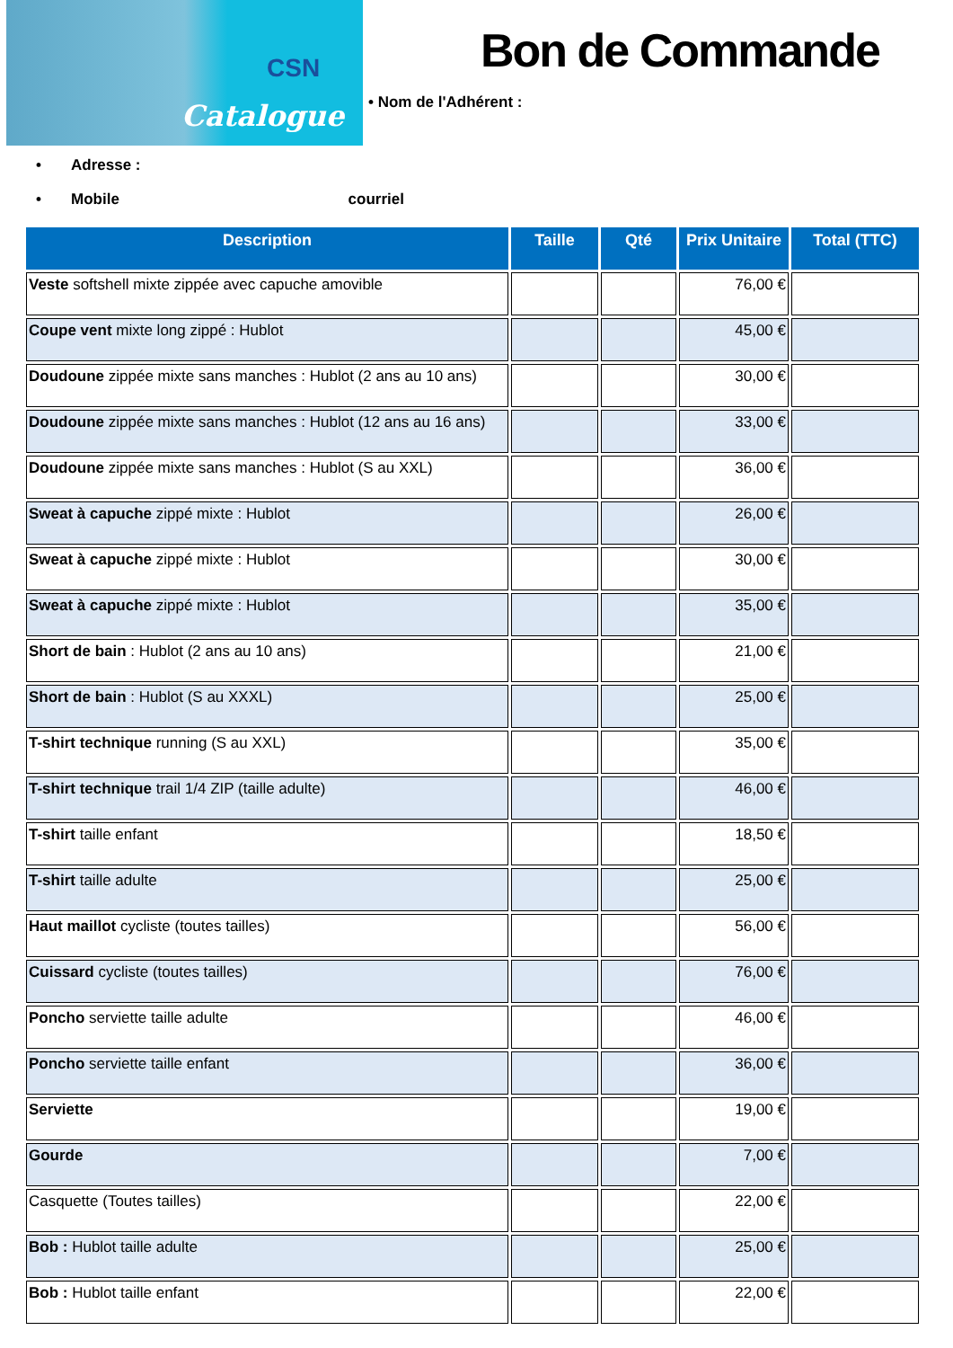CSN
Catalogue
Bon de Commande
• Nom de l'Adhérent :
• Adresse :
• Mobile courriel
| Description | Taille | Qté | Prix Unitaire | Total (TTC) |
| --- | --- | --- | --- | --- |
| Veste softshell mixte zippée avec capuche amovible | | | 76,00 € | |
| Coupe vent mixte long zippé : Hublot | | | 45,00 € | |
| Doudoune zippée mixte sans manches : Hublot (2 ans au 10 ans) | | | 30,00 € | |
| Doudoune zippée mixte sans manches : Hublot (12 ans au 16 ans) | | | 33,00 € | |
| Doudoune zippée mixte sans manches : Hublot (S au XXL) | | | 36,00 € | |
| Sweat à capuche zippé mixte : Hublot | | | 26,00 € | |
| Sweat à capuche zippé mixte : Hublot | | | 30,00 € | |
| Sweat à capuche zippé mixte : Hublot | | | 35,00 € | |
| Short de bain : Hublot (2 ans au 10 ans) | | | 21,00 € | |
| Short de bain : Hublot (S au XXXL) | | | 25,00 € | |
| T-shirt technique running (S au XXL) | | | 35,00 € | |
| T-shirt technique trail 1/4 ZIP (taille adulte) | | | 46,00 € | |
| T-shirt taille enfant | | | 18,50 € | |
| T-shirt taille adulte | | | 25,00 € | |
| Haut maillot cycliste (toutes tailles) | | | 56,00 € | |
| Cuissard cycliste (toutes tailles) | | | 76,00 € | |
| Poncho serviette taille adulte | | | 46,00 € | |
| Poncho serviette taille enfant | | | 36,00 € | |
| Serviette | | | 19,00 € | |
| Gourde | | | 7,00 € | |
| Casquette (Toutes tailles) | | | 22,00 € | |
| Bob : Hublot taille adulte | | | 25,00 € | |
| Bob : Hublot taille enfant | | | 22,00 € | |